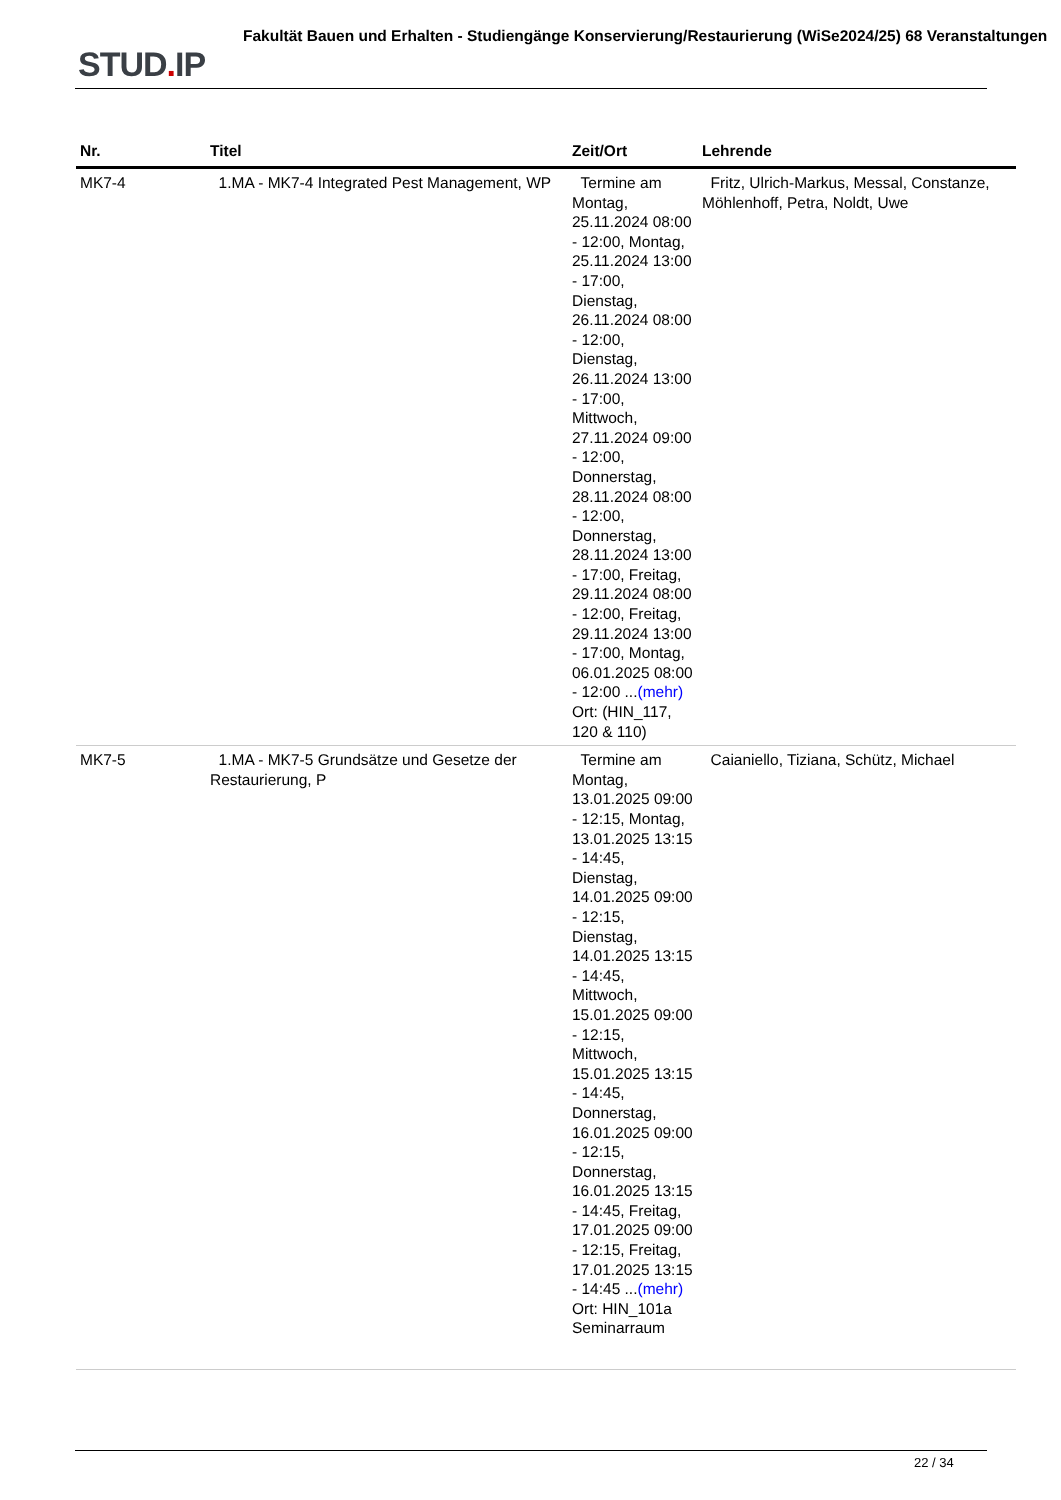STUD. IP
Fakultät Bauen und Erhalten - Studiengänge Konservierung/Restaurierung (WiSe2024/25) 68 Veranstaltungen
| Nr. | Titel | Zeit/Ort | Lehrende |
| --- | --- | --- | --- |
| MK7-4 | 1.MA - MK7-4 Integrated Pest Management, WP | Termine am Montag, 25.11.2024 08:00 - 12:00, Montag, 25.11.2024 13:00 - 17:00, Dienstag, 26.11.2024 08:00 - 12:00, Dienstag, 26.11.2024 13:00 - 17:00, Mittwoch, 27.11.2024 09:00 - 12:00, Donnerstag, 28.11.2024 08:00 - 12:00, Donnerstag, 28.11.2024 13:00 - 17:00, Freitag, 29.11.2024 08:00 - 12:00, Freitag, 29.11.2024 13:00 - 17:00, Montag, 06.01.2025 08:00 - 12:00 ... (mehr) Ort: (HIN_117, 120 & 110) | Fritz, Ulrich-Markus, Messal, Constanze, Möhlenhoff, Petra, Noldt, Uwe |
| MK7-5 | 1.MA - MK7-5 Grundsätze und Gesetze der Restaurierung, P | Termine am Montag, 13.01.2025 09:00 - 12:15, Montag, 13.01.2025 13:15 - 14:45, Dienstag, 14.01.2025 09:00 - 12:15, Dienstag, 14.01.2025 13:15 - 14:45, Mittwoch, 15.01.2025 09:00 - 12:15, Mittwoch, 15.01.2025 13:15 - 14:45, Donnerstag, 16.01.2025 09:00 - 12:15, Donnerstag, 16.01.2025 13:15 - 14:45, Freitag, 17.01.2025 09:00 - 12:15, Freitag, 17.01.2025 13:15 - 14:45 ... (mehr) Ort: HIN_101a Seminarraum | Caianiello, Tiziana, Schütz, Michael |
22 / 34